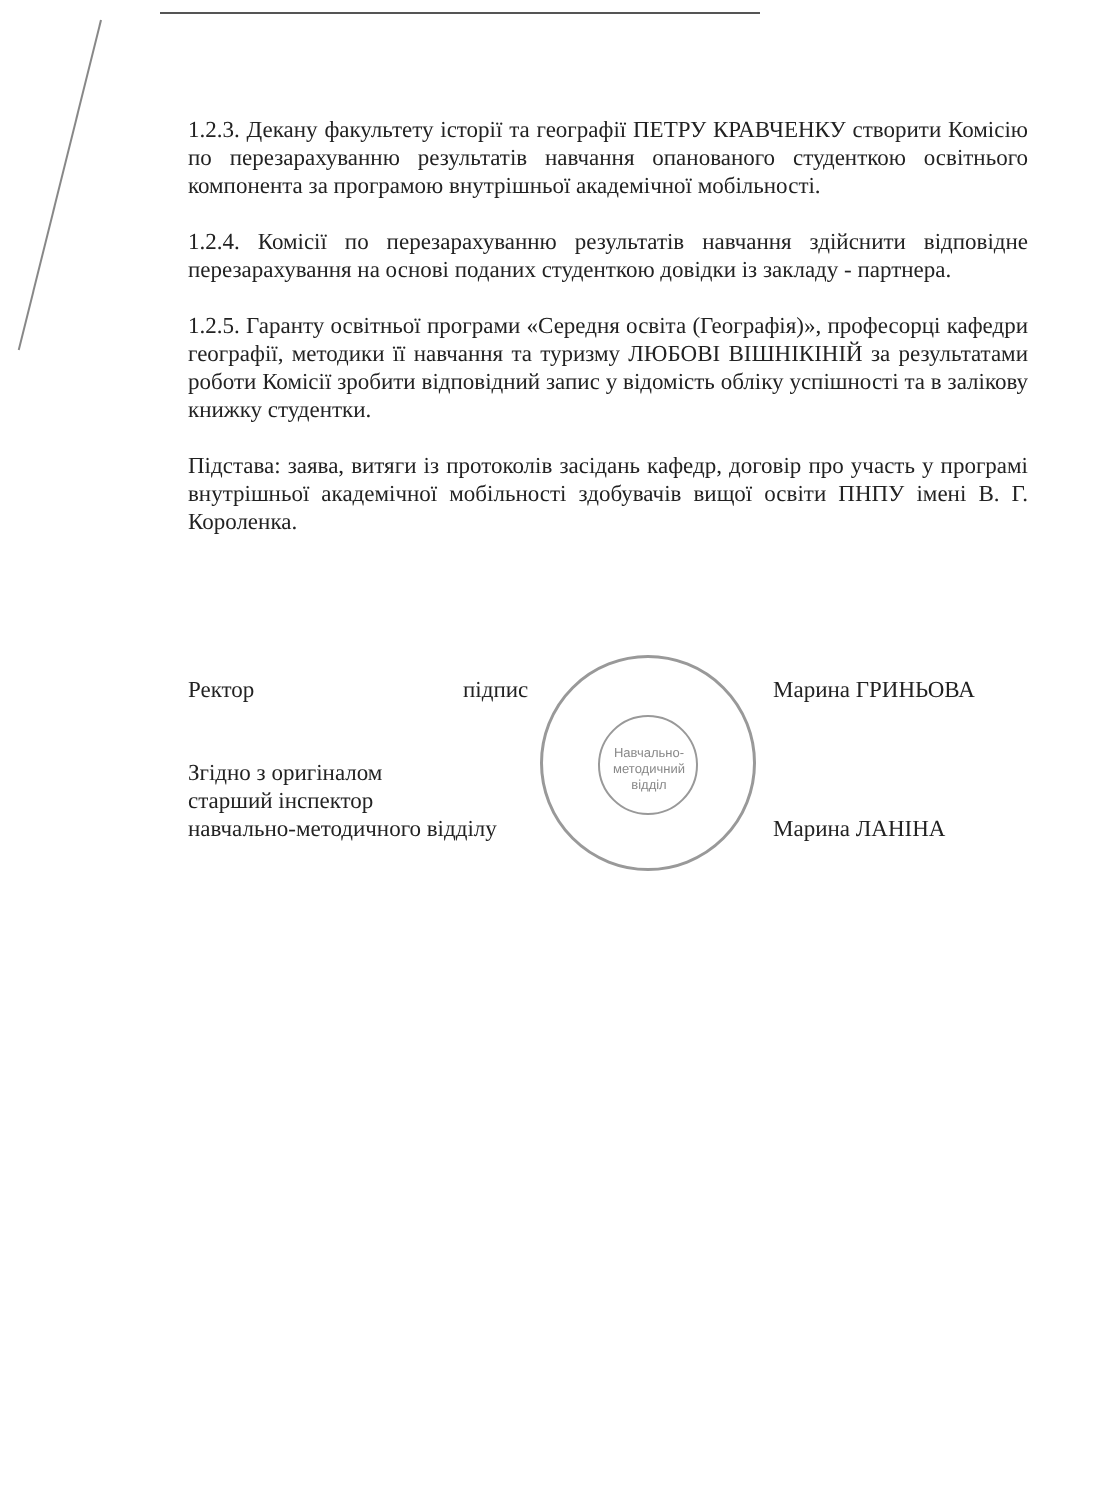1.2.3. Декану факультету історії та географії ПЕТРУ КРАВЧЕНКУ створити Комісію по перезарахуванню результатів навчання опанованого студенткою освітнього компонента за програмою внутрішньої академічної мобільності.
1.2.4. Комісії по перезарахуванню результатів навчання здійснити відповідне перезарахування на основі поданих студенткою довідки із закладу - партнера.
1.2.5. Гаранту освітньої програми «Середня освіта (Географія)», професорці кафедри географії, методики її навчання та туризму ЛЮБОВІ ВІШНІКІНІЙ за результатами роботи Комісії зробити відповідний запис у відомість обліку успішності та в залікову книжку студентки.
Підстава: заява, витяги із протоколів засідань кафедр, договір про участь у програмі внутрішньої академічної мобільності здобувачів вищої освіти ПНПУ імені В. Г. Короленка.
Ректор підпис Марина ГРИНЬОВА
Згідно з оригіналом
старший інспектор
навчально-методичного відділу
Марина ЛАНІНА
Навчально-методичний відділ